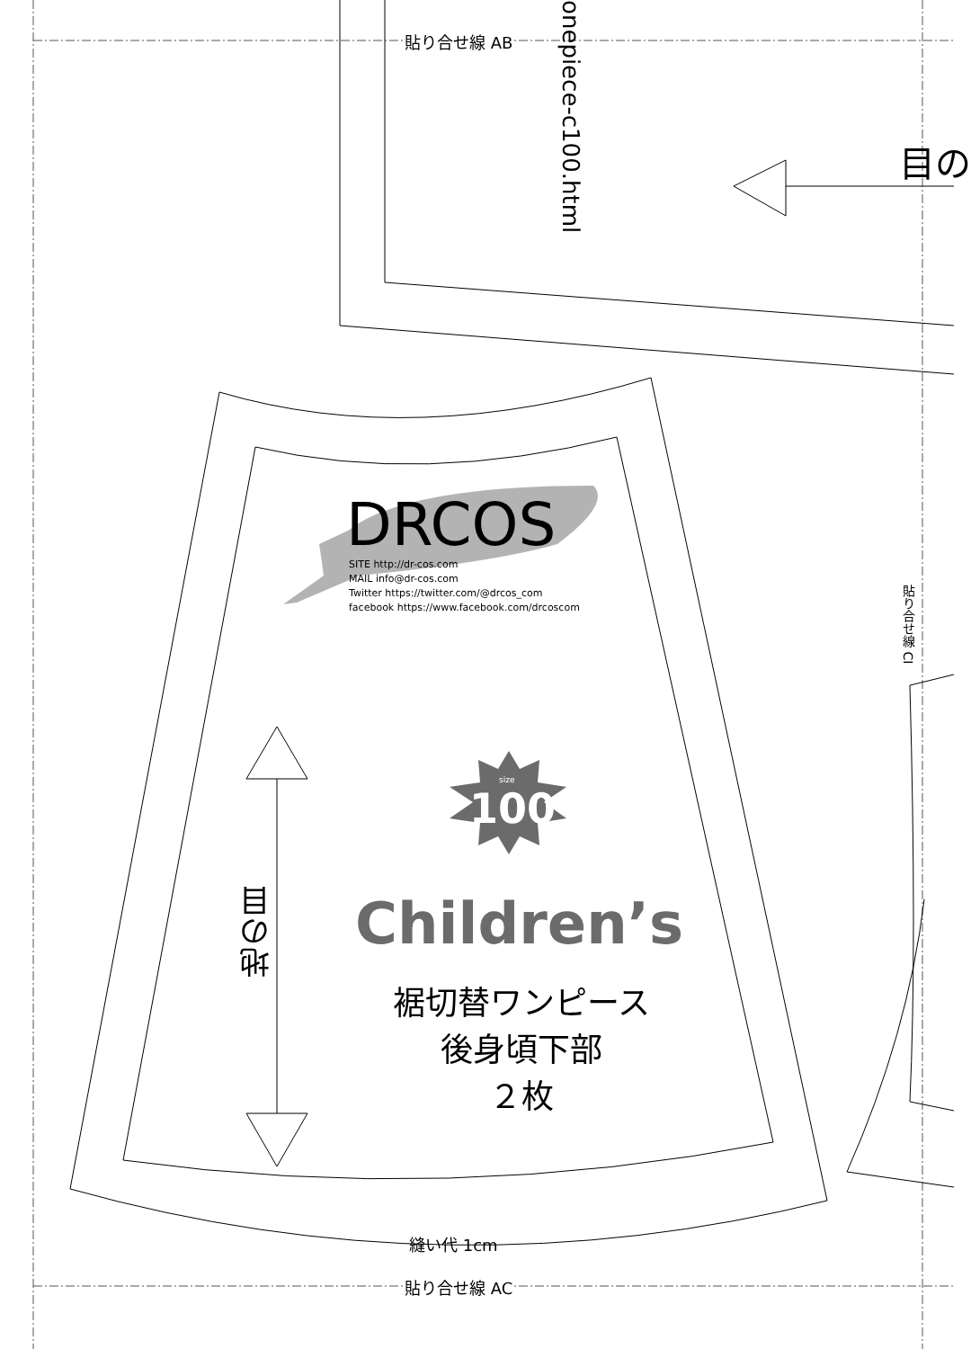貼り合せ線 AB
貼り合せ線 AC
onepiece-c100.html
貼り合せ線 CI
目の
DRCOS
SITE http://dr-cos.com
MAIL info@dr-cos.com
Twitter https://twitter.com/@drcos_com
facebook https://www.facebook.com/drcoscom
size
100
Children’s
地の目
裾切替ワンピース
後身頃下部
２枚
縫い代 1cm